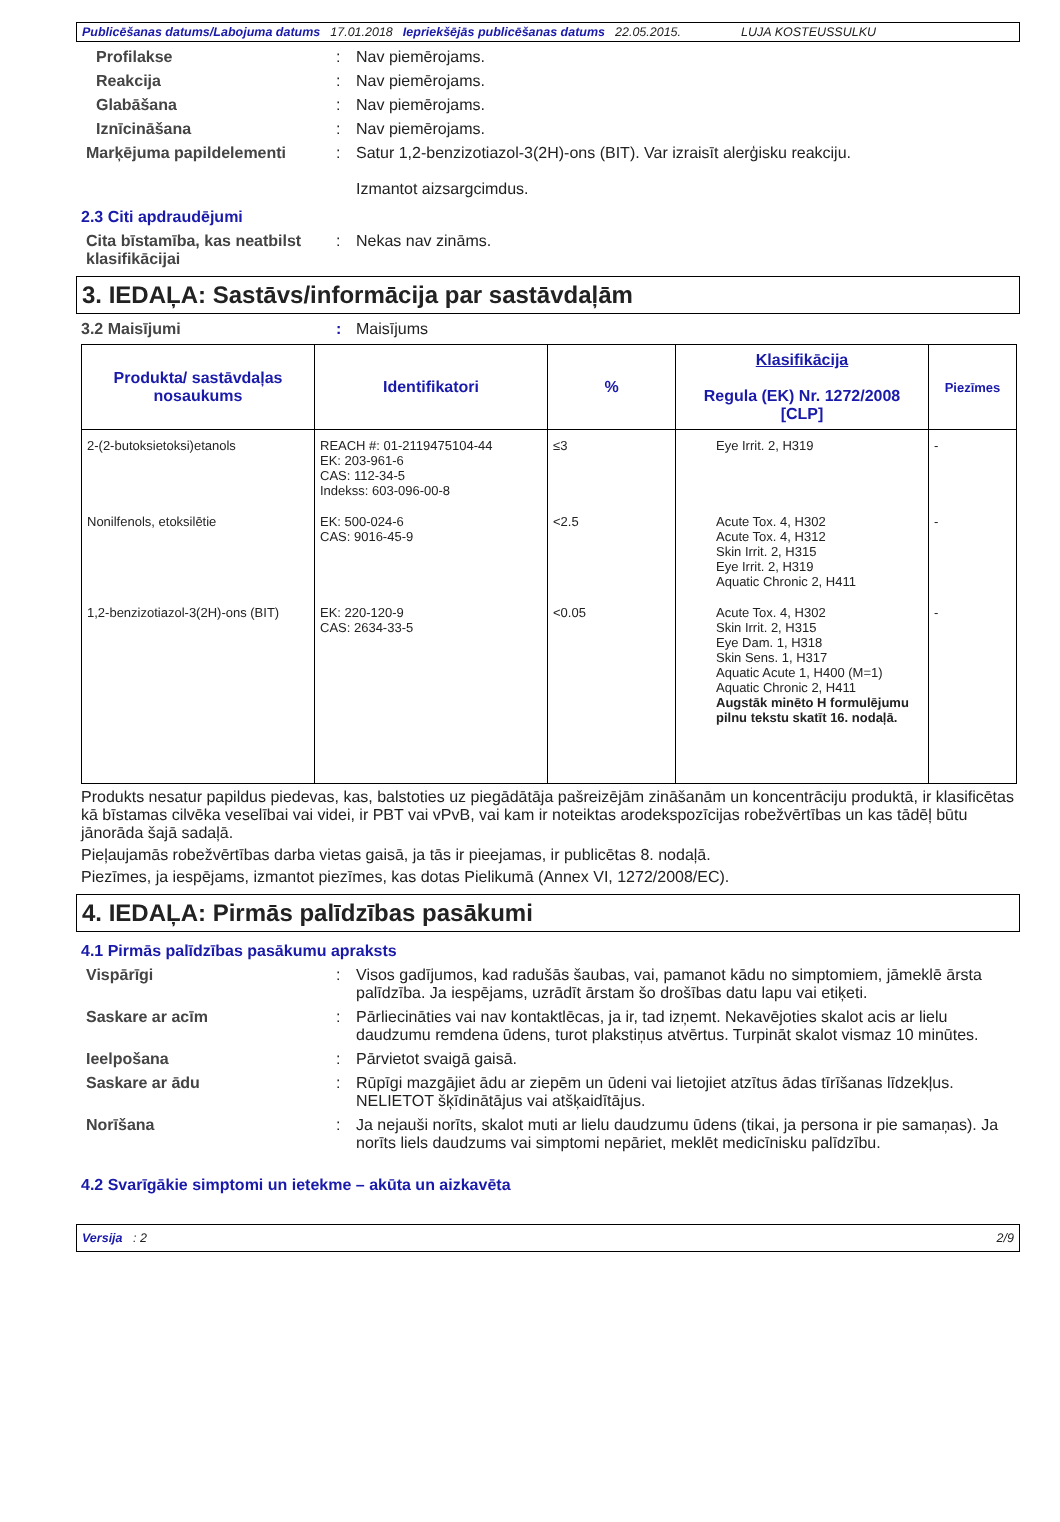Publicēšanas datums/Labojuma datums 17.01.2018 Iepriekšējās publicēšanas datums 22.05.2015. LUJA KOSTEUSSULKU
Profilakse : Nav piemērojams.
Reakcija : Nav piemērojams.
Glabāšana : Nav piemērojams.
Iznīcināšana : Nav piemērojams.
Marķējuma papildelementi : Satur 1,2-benzizotiazol-3(2H)-ons (BIT). Var izraisīt alerģisku reakciju.
Izmantot aizsargcimdus.
2.3 Citi apdraudējumi
Cita bīstamība, kas neatbilst klasifikācijai
: Nekas nav zināms.
3. IEDAĻA: Sastāvs/informācija par sastāvdaļām
3.2 Maisījumi : Maisījums
| Produkta/ sastāvdaļas nosaukums | Identifikatori | % | Klasifikācija Regula (EK) Nr. 1272/2008 [CLP] | Piezīmes |
| --- | --- | --- | --- | --- |
| 2-(2-butoksietoksi)etanols | REACH #: 01-2119475104-44 EK: 203-961-6 CAS: 112-34-5 Indekss: 603-096-00-8 | ≤3 | Eye Irrit. 2, H319 | - |
| Nonilfenols, etoksilētie | EK: 500-024-6 CAS: 9016-45-9 | <2.5 | Acute Tox. 4, H302 Acute Tox. 4, H312 Skin Irrit. 2, H315 Eye Irrit. 2, H319 Aquatic Chronic 2, H411 | - |
| 1,2-benzizotiazol-3(2H)-ons (BIT) | EK: 220-120-9 CAS: 2634-33-5 | <0.05 | Acute Tox. 4, H302 Skin Irrit. 2, H315 Eye Dam. 1, H318 Skin Sens. 1, H317 Aquatic Acute 1, H400 (M=1) Aquatic Chronic 2, H411 Augstāk minēto H formulējumu pilnu tekstu skatīt 16. nodaļā. | - |
Produkts nesatur papildus piedevas, kas, balstoties uz piegādātāja pašreizējām zināšanām un koncentrāciju produktā, ir klasificētas kā bīstamas cilvēka veselībai vai videi, ir PBT vai vPvB, vai kam ir noteiktas arodekspozīcijas robežvērtības un kas tādēļ būtu jānorāda šajā sadaļā.
Pieļaujamās robežvērtības darba vietas gaisā, ja tās ir pieejamas, ir publicētas 8. nodaļā.
Piezīmes, ja iespējams, izmantot piezīmes, kas dotas Pielikumā (Annex VI, 1272/2008/EC).
4. IEDAĻA: Pirmās palīdzības pasākumi
4.1 Pirmās palīdzības pasākumu apraksts
Vispārīgi : Visos gadījumos, kad radušās šaubas, vai, pamanot kādu no simptomiem, jāmeklē ārsta palīdzība. Ja iespējams, uzrādīt ārstam šo drošības datu lapu vai etiķeti.
Saskare ar acīm : Pārliecināties vai nav kontaktlēcas, ja ir, tad izņemt. Nekavējoties skalot acis ar lielu daudzumu remdena ūdens, turot plakstiņus atvērtus. Turpināt skalot vismaz 10 minūtes.
Ieelpošana : Pārvietot svaigā gaisā.
Saskare ar ādu : Rūpīgi mazgājiet ādu ar ziepēm un ūdeni vai lietojiet atzītus ādas tīrīšanas līdzekļus. NELIETOT šķīdinātājus vai atšķaidītājus.
Norīšana : Ja nejauši norīts, skalot muti ar lielu daudzumu ūdens (tikai, ja persona ir pie samaņas). Ja norīts liels daudzums vai simptomi nepāriet, meklēt medicīnisku palīdzību.
4.2 Svarīgākie simptomi un ietekme – akūta un aizkavēta
Versija : 2 2/9